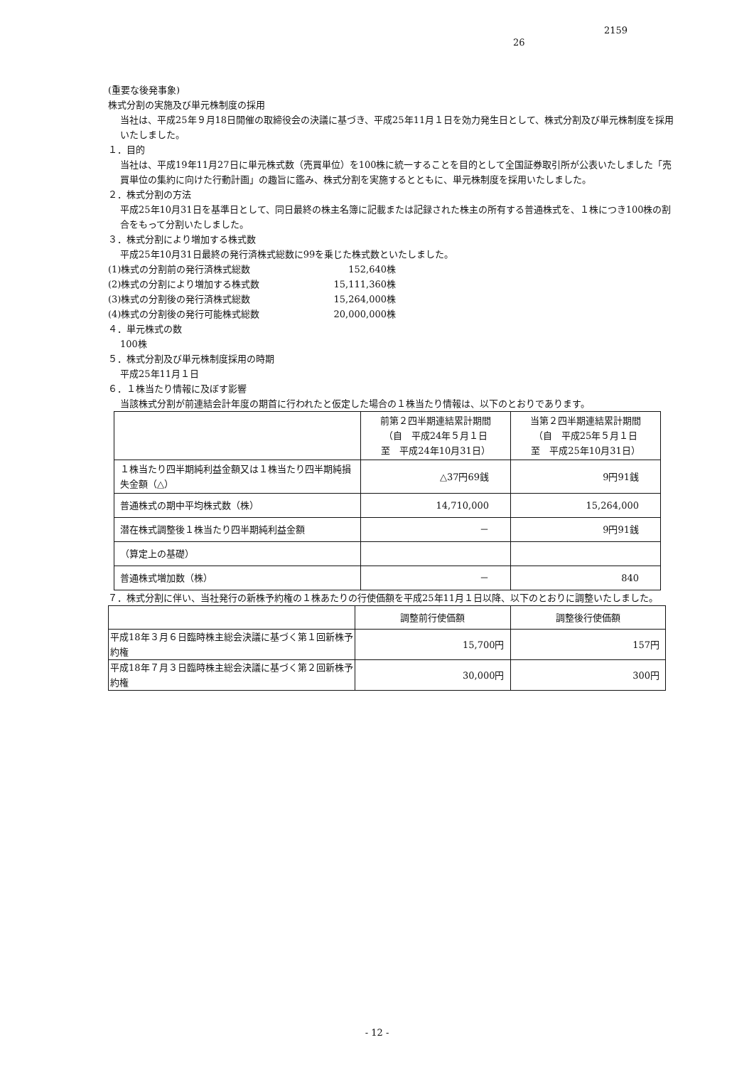2159
26
(重要な後発事象)
株式分割の実施及び単元株制度の採用
当社は、平成25年９月18日開催の取締役会の決議に基づき、平成25年11月１日を効力発生日として、株式分割及び単元株制度を採用いたしました。
１．目的
当社は、平成19年11月27日に単元株式数（売買単位）を100株に統一することを目的として全国証券取引所が公表いたしました「売買単位の集約に向けた行動計画」の趣旨に鑑み、株式分割を実施するとともに、単元株制度を採用いたしました。
２．株式分割の方法
平成25年10月31日を基準日として、同日最終の株主名簿に記載または記録された株主の所有する普通株式を、１株につき100株の割合をもって分割いたしました。
３．株式分割により増加する株式数
平成25年10月31日最終の発行済株式総数に99を乗じた株式数といたしました。
(1)株式の分割前の発行済株式総数 152,640株
(2)株式の分割により増加する株式数 15,111,360株
(3)株式の分割後の発行済株式総数 15,264,000株
(4)株式の分割後の発行可能株式総数 20,000,000株
４．単元株式の数
100株
５．株式分割及び単元株制度採用の時期
平成25年11月１日
６．１株当たり情報に及ぼす影響
当該株式分割が前連結会計年度の期首に行われたと仮定した場合の１株当たり情報は、以下のとおりであります。
| | 前第２四半期連結累計期間 （自 平成24年５月１日 至 平成24年10月31日） | 当第２四半期連結累計期間 （自 平成25年５月１日 至 平成25年10月31日） |
| １株当たり四半期純利益金額又は１株当たり四半期純損失金額（△） | △37円69銭 | 9円91銭 |
| 普通株式の期中平均株式数（株） | 14,710,000 | 15,264,000 |
| 潜在株式調整後１株当たり四半期純利益金額 | － | 9円91銭 |
| （算定上の基礎） | | |
| 普通株式増加数（株） | － | 840 |
７．株式分割に伴い、当社発行の新株予約権の１株あたりの行使価額を平成25年11月１日以降、以下のとおりに調整いたしました。
| | 調整前行使価額 | 調整後行使価額 |
| 平成18年３月６日臨時株主総会決議に基づく第１回新株予約権 | 15,700円 | 157円 |
| 平成18年７月３日臨時株主総会決議に基づく第２回新株予約権 | 30,000円 | 300円 |
- 12 -